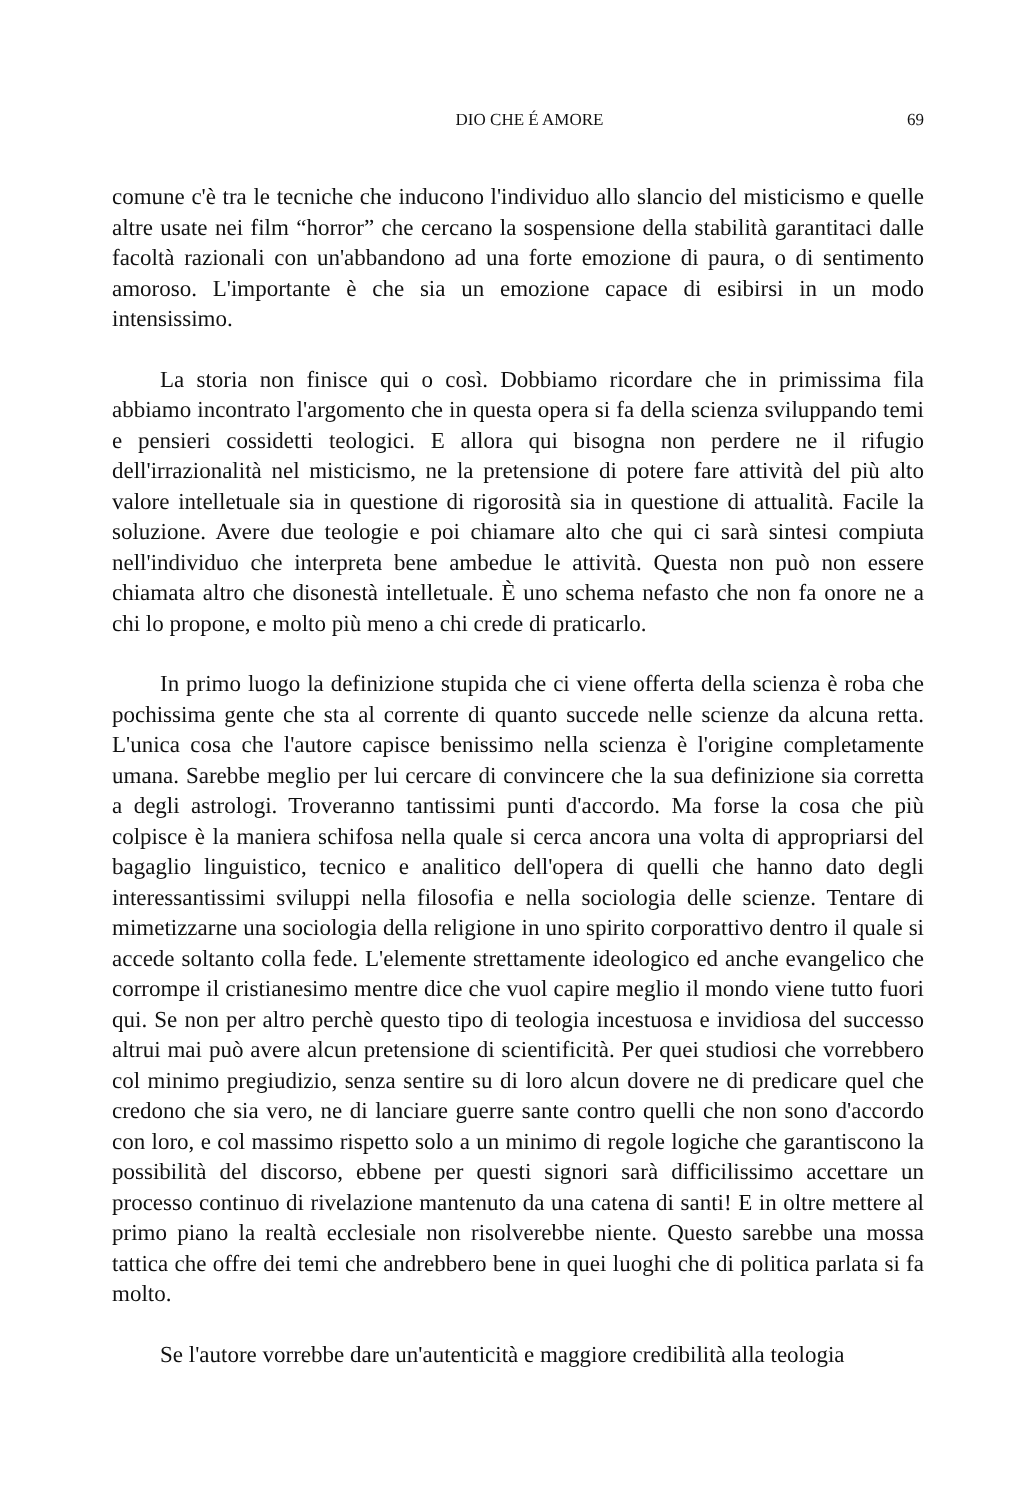DIO CHE É AMORE 69
comune c'è tra le tecniche che inducono l'individuo allo slancio del misticismo e quelle altre usate nei film “horror” che cercano la sospensione della stabilità garantitaci dalle facoltà razionali con un'abbandono ad una forte emozione di paura, o di sentimento amoroso. L'importante è che sia un emozione capace di esibirsi in un modo intensissimo.
La storia non finisce qui o così. Dobbiamo ricordare che in primissima fila abbiamo incontrato l'argomento che in questa opera si fa della scienza sviluppando temi e pensieri cossidetti teologici. E allora qui bisogna non perdere ne il rifugio dell'irrazionalità nel misticismo, ne la pretensione di potere fare attività del più alto valore intelletuale sia in questione di rigorosità sia in questione di attualità. Facile la soluzione. Avere due teologie e poi chiamare alto che qui ci sarà sintesi compiuta nell'individuo che interpreta bene ambedue le attività. Questa non può non essere chiamata altro che disonestà intelletuale. È uno schema nefasto che non fa onore ne a chi lo propone, e molto più meno a chi crede di praticarlo.
In primo luogo la definizione stupida che ci viene offerta della scienza è roba che pochissima gente che sta al corrente di quanto succede nelle scienze da alcuna retta. L'unica cosa che l'autore capisce benissimo nella scienza è l'origine completamente umana. Sarebbe meglio per lui cercare di convincere che la sua definizione sia corretta a degli astrologi. Troveranno tantissimi punti d'accordo. Ma forse la cosa che più colpisce è la maniera schifosa nella quale si cerca ancora una volta di appropriarsi del bagaglio linguistico, tecnico e analitico dell'opera di quelli che hanno dato degli interessantissimi sviluppi nella filosofia e nella sociologia delle scienze. Tentare di mimetizzarne una sociologia della religione in uno spirito corporattivo dentro il quale si accede soltanto colla fede. L'elemente strettamente ideologico ed anche evangelico che corrompe il cristianesimo mentre dice che vuol capire meglio il mondo viene tutto fuori qui. Se non per altro perchè questo tipo di teologia incestuosa e invidiosa del successo altrui mai può avere alcun pretensione di scientificità. Per quei studiosi che vorrebbero col minimo pregiudizio, senza sentire su di loro alcun dovere ne di predicare quel che credono che sia vero, ne di lanciare guerre sante contro quelli che non sono d'accordo con loro, e col massimo rispetto solo a un minimo di regole logiche che garantiscono la possibilità del discorso, ebbene per questi signori sarà difficilissimo accettare un processo continuo di rivelazione mantenuto da una catena di santi! E in oltre mettere al primo piano la realtà ecclesiale non risolverebbe niente. Questo sarebbe una mossa tattica che offre dei temi che andrebbero bene in quei luoghi che di politica parlata si fa molto.
Se l'autore vorrebbe dare un'autenticità e maggiore credibilità alla teologia